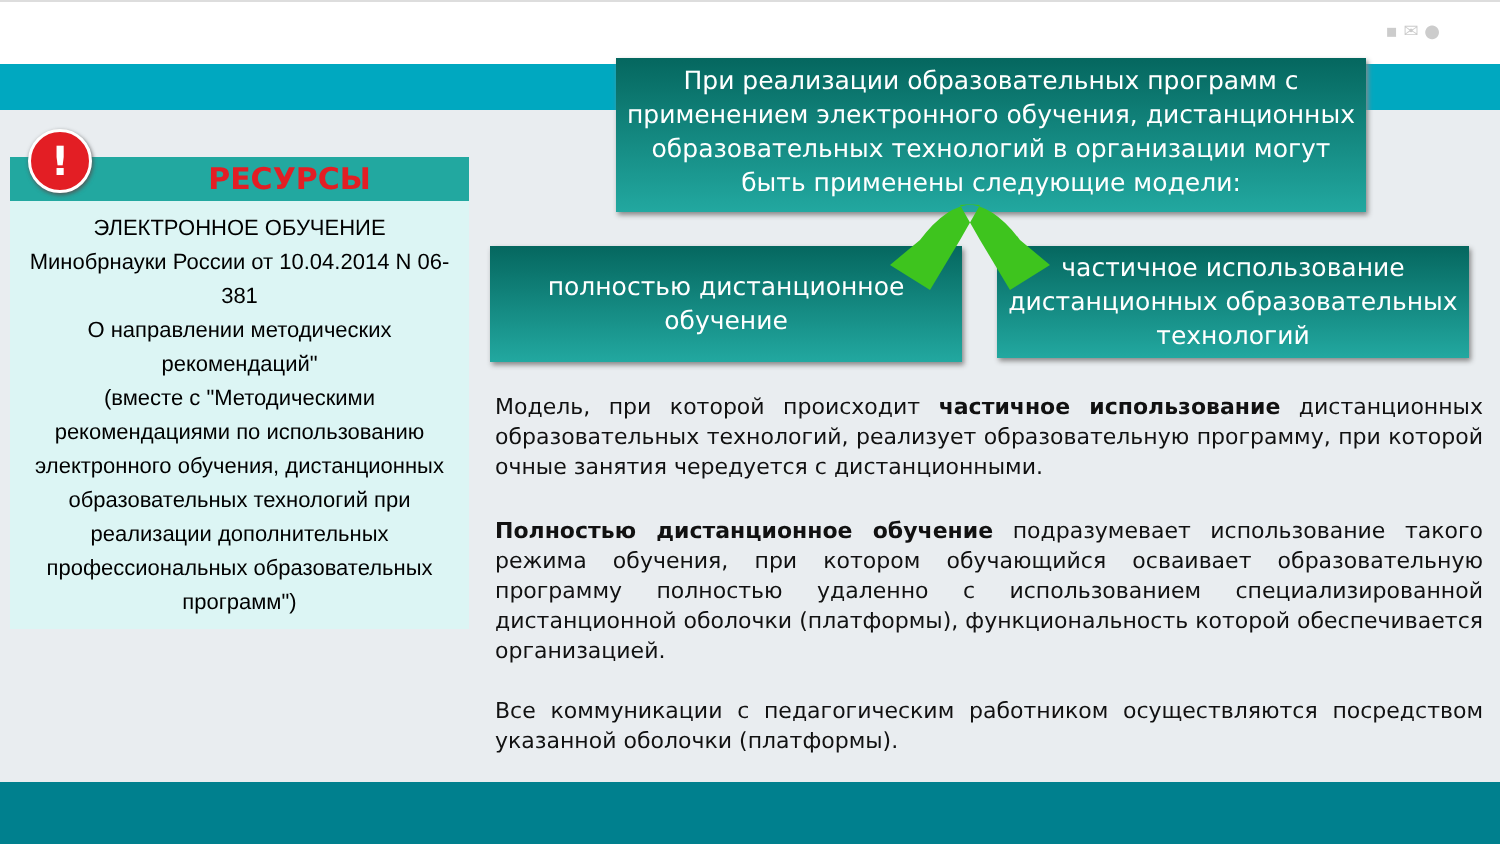▪ ✉ ●
При реализации образовательных программ с применением электронного обучения, дистанционных образовательных технологий в организации могут быть применены следующие модели:
полностью дистанционное
обучение
частичное использование дистанционных образовательных технологий
!
РЕСУРСЫ
ЭЛЕКТРОННОЕ ОБУЧЕНИЕ
Минобрнауки России от 10.04.2014 N 06-381
О направлении методических рекомендаций"
(вместе с "Методическими рекомендациями по использованию электронного обучения, дистанционных образовательных технологий при реализации дополнительных профессиональных образовательных программ")
Модель, при которой происходит частичное использование дистанционных образовательных технологий, реализует образовательную программу, при которой очные занятия чередуется с дистанционными.
Полностью дистанционное обучение подразумевает использование такого режима обучения, при котором обучающийся осваивает образовательную программу полностью удаленно с использованием специализированной дистанционной оболочки (платформы), функциональность которой обеспечивается организацией.
Все коммуникации с педагогическим работником осуществляются посредством указанной оболочки (платформы).